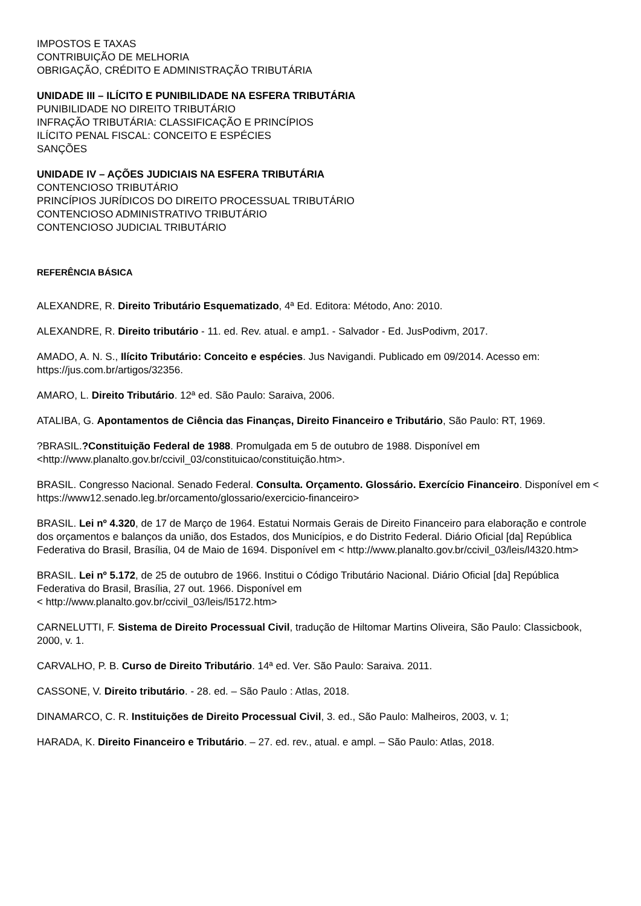IMPOSTOS E TAXAS
CONTRIBUIÇÃO DE MELHORIA
OBRIGAÇÃO, CRÉDITO E ADMINISTRAÇÃO TRIBUTÁRIA
UNIDADE III – ILÍCITO E PUNIBILIDADE NA ESFERA TRIBUTÁRIA
PUNIBILIDADE NO DIREITO TRIBUTÁRIO
INFRAÇÃO TRIBUTÁRIA: CLASSIFICAÇÃO E PRINCÍPIOS
ILÍCITO PENAL FISCAL: CONCEITO E ESPÉCIES
SANÇÕES
UNIDADE IV – AÇÕES JUDICIAIS NA ESFERA TRIBUTÁRIA
CONTENCIOSO TRIBUTÁRIO
PRINCÍPIOS JURÍDICOS DO DIREITO PROCESSUAL TRIBUTÁRIO
CONTENCIOSO ADMINISTRATIVO TRIBUTÁRIO
CONTENCIOSO JUDICIAL TRIBUTÁRIO
REFERÊNCIA BÁSICA
ALEXANDRE, R. Direito Tributário Esquematizado, 4ª Ed. Editora: Método, Ano: 2010.
ALEXANDRE, R. Direito tributário - 11. ed. Rev. atual. e amp1. - Salvador - Ed. JusPodivm, 2017.
AMADO, A. N. S., Ilícito Tributário: Conceito e espécies. Jus Navigandi. Publicado em 09/2014. Acesso em: https://jus.com.br/artigos/32356.
AMARO, L. Direito Tributário. 12ª ed. São Paulo: Saraiva, 2006.
ATALIBA, G. Apontamentos de Ciência das Finanças, Direito Financeiro e Tributário, São Paulo: RT, 1969.
?BRASIL.?Constituição Federal de 1988. Promulgada em 5 de outubro de 1988. Disponível em <http://www.planalto.gov.br/ccivil_03/constituicao/constituição.htm>.
BRASIL. Congresso Nacional. Senado Federal. Consulta. Orçamento. Glossário. Exercício Financeiro. Disponível em < https://www12.senado.leg.br/orcamento/glossario/exercicio-financeiro>
BRASIL. Lei nº 4.320, de 17 de Março de 1964. Estatui Normais Gerais de Direito Financeiro para elaboração e controle dos orçamentos e balanços da união, dos Estados, dos Municípios, e do Distrito Federal. Diário Oficial [da] República Federativa do Brasil, Brasília, 04 de Maio de 1694. Disponível em < http://www.planalto.gov.br/ccivil_03/leis/l4320.htm>
BRASIL. Lei nº 5.172, de 25 de outubro de 1966. Institui o Código Tributário Nacional. Diário Oficial [da] República Federativa do Brasil, Brasília, 27 out. 1966. Disponível em
< http://www.planalto.gov.br/ccivil_03/leis/l5172.htm>
CARNELUTTI, F. Sistema de Direito Processual Civil, tradução de Hiltomar Martins Oliveira, São Paulo: Classicbook, 2000, v. 1.
CARVALHO, P. B. Curso de Direito Tributário. 14ª ed. Ver. São Paulo: Saraiva. 2011.
CASSONE, V. Direito tributário. - 28. ed. – São Paulo : Atlas, 2018.
DINAMARCO, C. R. Instituições de Direito Processual Civil, 3. ed., São Paulo: Malheiros, 2003, v. 1;
HARADA, K. Direito Financeiro e Tributário. – 27. ed. rev., atual. e ampl. – São Paulo: Atlas, 2018.